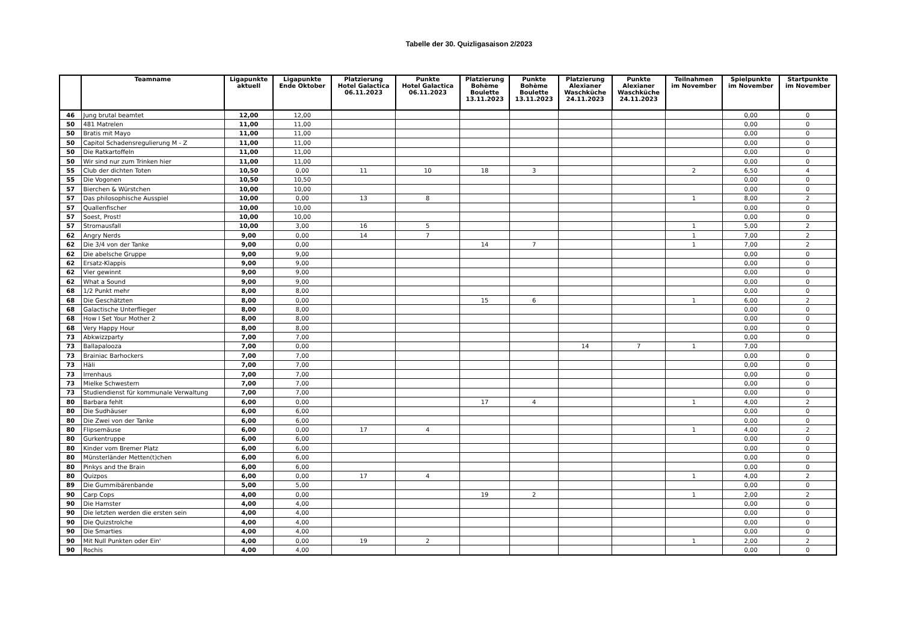Tabelle der 30. Quizligasaison 2/2023
| | Teamname | Ligapunkte aktuell | Ligapunkte Ende Oktober | Platzierung Hotel Galactica 06.11.2023 | Punkte Hotel Galactica 06.11.2023 | Platzierung Bohème Boulette 13.11.2023 | Punkte Bohème Boulette 13.11.2023 | Platzierung Alexianer Waschküche 24.11.2023 | Punkte Alexianer Waschküche 24.11.2023 | Teilnahmen im November | Spielpunkte im November | Startpunkte im November |
| --- | --- | --- | --- | --- | --- | --- | --- | --- | --- | --- | --- | --- |
| 46 | Jung brutal beamtet | 12,00 | 12,00 | | | | | | | | 0,00 | 0 |
| 50 | 481 Matrelen | 11,00 | 11,00 | | | | | | | | 0,00 | 0 |
| 50 | Bratis mit Mayo | 11,00 | 11,00 | | | | | | | | 0,00 | 0 |
| 50 | Capitol Schadensregulierung M - Z | 11,00 | 11,00 | | | | | | | | 0,00 | 0 |
| 50 | Die Ratkartoffeln | 11,00 | 11,00 | | | | | | | | 0,00 | 0 |
| 50 | Wir sind nur zum Trinken hier | 11,00 | 11,00 | | | | | | | | 0,00 | 0 |
| 55 | Club der dichten Toten | 10,50 | 0,00 | 11 | 10 | 18 | 3 | | | 2 | 6,50 | 4 |
| 55 | Die Vogonen | 10,50 | 10,50 | | | | | | | | 0,00 | 0 |
| 57 | Bierchen & Würstchen | 10,00 | 10,00 | | | | | | | | 0,00 | 0 |
| 57 | Das philosophische Ausspiel | 10,00 | 0,00 | 13 | 8 | | | | | 1 | 8,00 | 2 |
| 57 | Quallenfischer | 10,00 | 10,00 | | | | | | | | 0,00 | 0 |
| 57 | Soest, Prost! | 10,00 | 10,00 | | | | | | | | 0,00 | 0 |
| 57 | Stromausfall | 10,00 | 3,00 | 16 | 5 | | | | | 1 | 5,00 | 2 |
| 62 | Angry Nerds | 9,00 | 0,00 | 14 | 7 | | | | | 1 | 7,00 | 2 |
| 62 | Die 3/4 von der Tanke | 9,00 | 0,00 | | | 14 | 7 | | | 1 | 7,00 | 2 |
| 62 | Die abelsche Gruppe | 9,00 | 9,00 | | | | | | | | 0,00 | 0 |
| 62 | Ersatz-Klappis | 9,00 | 9,00 | | | | | | | | 0,00 | 0 |
| 62 | Vier gewinnt | 9,00 | 9,00 | | | | | | | | 0,00 | 0 |
| 62 | What a Sound | 9,00 | 9,00 | | | | | | | | 0,00 | 0 |
| 68 | 1/2 Punkt mehr | 8,00 | 8,00 | | | | | | | | 0,00 | 0 |
| 68 | Die Geschätzten | 8,00 | 0,00 | | | 15 | 6 | | | 1 | 6,00 | 2 |
| 68 | Galactische Unterflieger | 8,00 | 8,00 | | | | | | | | 0,00 | 0 |
| 68 | How I Set Your Mother 2 | 8,00 | 8,00 | | | | | | | | 0,00 | 0 |
| 68 | Very Happy Hour | 8,00 | 8,00 | | | | | | | | 0,00 | 0 |
| 73 | Abkwizzparty | 7,00 | 7,00 | | | | | | | | 0,00 | 0 |
| 73 | Ballapalooza | 7,00 | 0,00 | | | | | 14 | 7 | 1 | 7,00 | |
| 73 | Brainiac Barhockers | 7,00 | 7,00 | | | | | | | | 0,00 | 0 |
| 73 | Häli | 7,00 | 7,00 | | | | | | | | 0,00 | 0 |
| 73 | Irrenhaus | 7,00 | 7,00 | | | | | | | | 0,00 | 0 |
| 73 | Mielke Schwestern | 7,00 | 7,00 | | | | | | | | 0,00 | 0 |
| 73 | Studiendienst für kommunale Verwaltung | 7,00 | 7,00 | | | | | | | | 0,00 | 0 |
| 80 | Barbara fehlt | 6,00 | 0,00 | | | 17 | 4 | | | 1 | 4,00 | 2 |
| 80 | Die Sudhäuser | 6,00 | 6,00 | | | | | | | | 0,00 | 0 |
| 80 | Die Zwei von der Tanke | 6,00 | 6,00 | | | | | | | | 0,00 | 0 |
| 80 | Flipsemäuse | 6,00 | 0,00 | 17 | 4 | | | | | 1 | 4,00 | 2 |
| 80 | Gurkentruppe | 6,00 | 6,00 | | | | | | | | 0,00 | 0 |
| 80 | Kinder vom Bremer Platz | 6,00 | 6,00 | | | | | | | | 0,00 | 0 |
| 80 | Münsterländer Metten(t)chen | 6,00 | 6,00 | | | | | | | | 0,00 | 0 |
| 80 | Pinkys and the Brain | 6,00 | 6,00 | | | | | | | | 0,00 | 0 |
| 80 | Quizpos | 6,00 | 0,00 | 17 | 4 | | | | | 1 | 4,00 | 2 |
| 89 | Die Gummibärenbande | 5,00 | 5,00 | | | | | | | | 0,00 | 0 |
| 90 | Carp Cops | 4,00 | 0,00 | | | 19 | 2 | | | 1 | 2,00 | 2 |
| 90 | Die Hamster | 4,00 | 4,00 | | | | | | | | 0,00 | 0 |
| 90 | Die letzten werden die ersten sein | 4,00 | 4,00 | | | | | | | | 0,00 | 0 |
| 90 | Die Quizstrolche | 4,00 | 4,00 | | | | | | | | 0,00 | 0 |
| 90 | Die Smarties | 4,00 | 4,00 | | | | | | | | 0,00 | 0 |
| 90 | Mit Null Punkten oder Ein' | 4,00 | 0,00 | 19 | 2 | | | | | 1 | 2,00 | 2 |
| 90 | Rochis | 4,00 | 4,00 | | | | | | | | 0,00 | 0 |